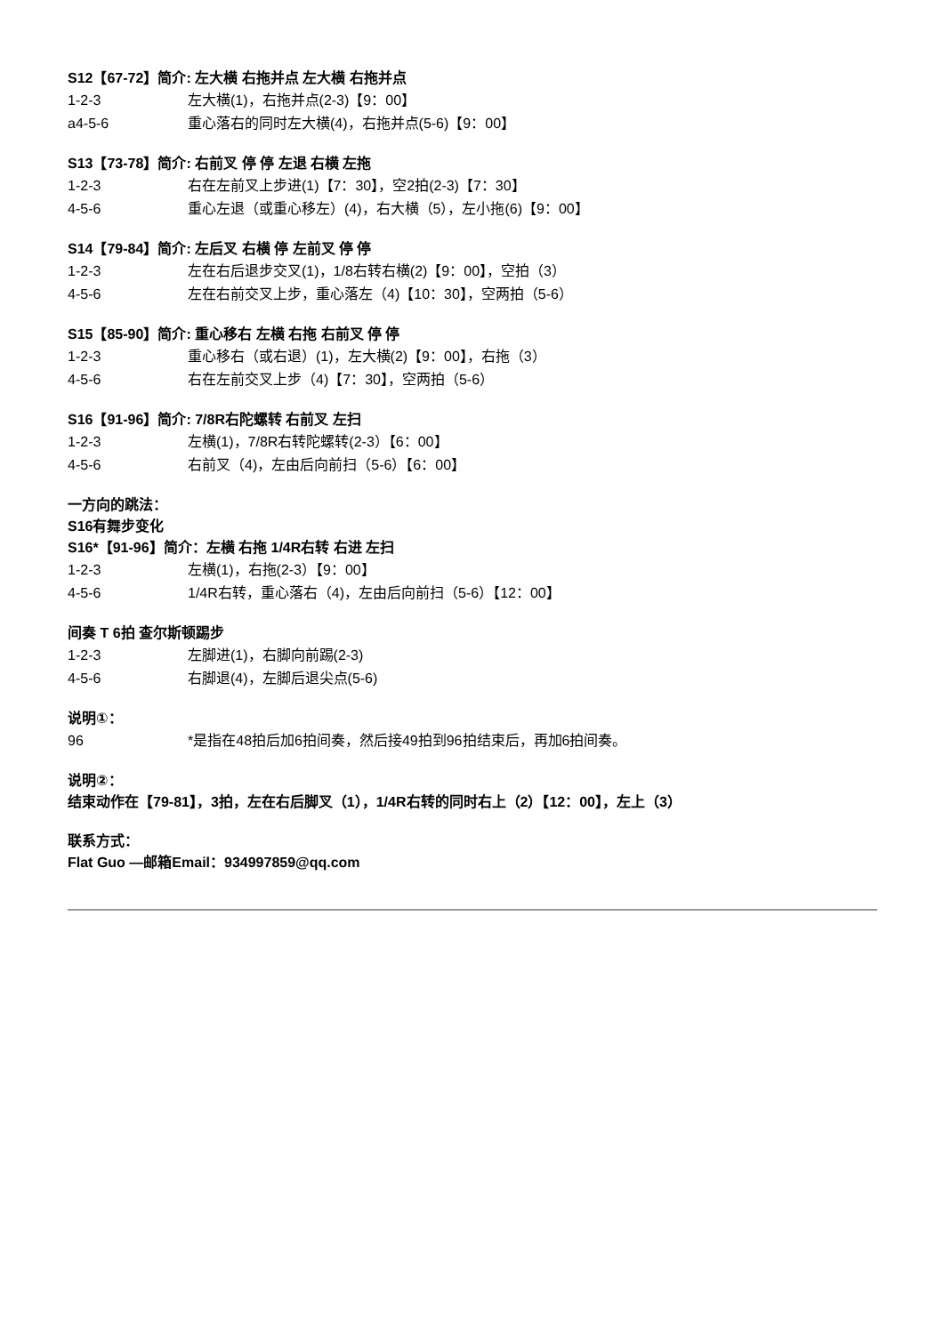S12【67-72】简介: 左大横 右拖并点 左大横 右拖并点
1-2-3 左大横(1)，右拖并点(2-3)【9：00】
a4-5-6 重心落右的同时左大横(4)，右拖并点(5-6)【9：00】
S13【73-78】简介: 右前叉 停 停 左退 右横 左拖
1-2-3 右在左前叉上步进(1)【7：30】，空2拍(2-3)【7：30】
4-5-6 重心左退（或重心移左）(4)，右大横（5），左小拖(6)【9：00】
S14【79-84】简介: 左后叉 右横 停 左前叉 停 停
1-2-3 左在右后退步交叉(1)，1/8右转右横(2)【9：00】，空拍（3）
4-5-6 左在右前交叉上步，重心落左（4)【10：30】，空两拍（5-6）
S15【85-90】简介: 重心移右 左横 右拖 右前叉 停 停
1-2-3 重心移右（或右退）(1)，左大横(2)【9：00】，右拖（3）
4-5-6 右在左前交叉上步（4)【7：30】，空两拍（5-6）
S16【91-96】简介: 7/8R右陀螺转 右前叉 左扫
1-2-3 左横(1)，7/8R右转陀螺转(2-3）【6：00】
4-5-6 右前叉（4)，左由后向前扫（5-6）【6：00】
一方向的跳法：
S16有舞步变化
S16*【91-96】简介：左横 右拖 1/4R右转 右进 左扫
1-2-3 左横(1)，右拖(2-3）【9：00】
4-5-6 1/4R右转，重心落右（4)，左由后向前扫（5-6）【12：00】
间奏 T 6拍 查尔斯顿踢步
1-2-3 左脚进(1)，右脚向前踢(2-3)
4-5-6 右脚退(4)，左脚后退尖点(5-6)
说明①：
96 *是指在48拍后加6拍间奏，然后接49拍到96拍结束后，再加6拍间奏。
说明②：
结束动作在【79-81】，3拍，左在右后脚叉（1），1/4R右转的同时右上（2）【12：00】，左上（3）
联系方式：
Flat Guo —邮箱Email：934997859@qq.com